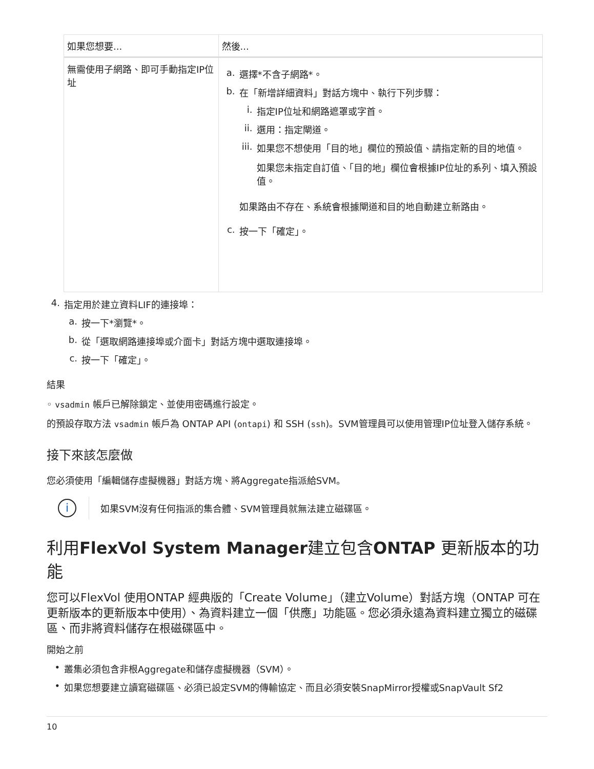| 如果您想要... | 然後... |
| --- | --- |
| 無需使用子網路、即可手動指定IP位址 | a. 選擇*不含子網路*。 b. 在「新增詳細資料」對話方塊中、執行下列步驟： i. 指定IP位址和網路遮罩或字首。 ii. 選用：指定閘道。 iii. 如果您不想使用「目的地」欄位的預設值、請指定新的目的地值。 如果您未指定自訂值、「目的地」欄位會根據IP位址的系列、填入預設值。 如果路由不存在、系統會根據閘道和目的地自動建立新路由。 c. 按一下「確定」。 |
4. 指定用於建立資料LIF的連接埠：
a. 按一下*瀏覽*。
b. 從「選取網路連接埠或介面卡」對話方塊中選取連接埠。
c. 按一下「確定」。
結果
◦ vsadmin 帳戶已解除鎖定、並使用密碼進行設定。
的預設存取方法 vsadmin 帳戶為 ONTAP API (ontapi) 和 SSH (ssh)。SVM管理員可以使用管理IP位址登入儲存系統。
接下來該怎麼做
您必須使用「編輯儲存虛擬機器」對話方塊、將Aggregate指派給SVM。
i
如果SVM沒有任何指派的集合體、SVM管理員就無法建立磁碟區。
利用FlexVol System Manager建立包含ONTAP 更新版本的功能
您可以FlexVol 使用ONTAP 經典版的「Create Volume」（建立Volume）對話方塊（ONTAP 可在更新版本的更新版本中使用）、為資料建立一個「供應」功能區。您必須永遠為資料建立獨立的磁碟區、而非將資料儲存在根磁碟區中。
開始之前
• 叢集必須包含非根Aggregate和儲存虛擬機器（SVM）。
• 如果您想要建立讀寫磁碟區、必須已設定SVM的傳輸協定、而且必須安裝SnapMirror授權或SnapVault Sf2
10